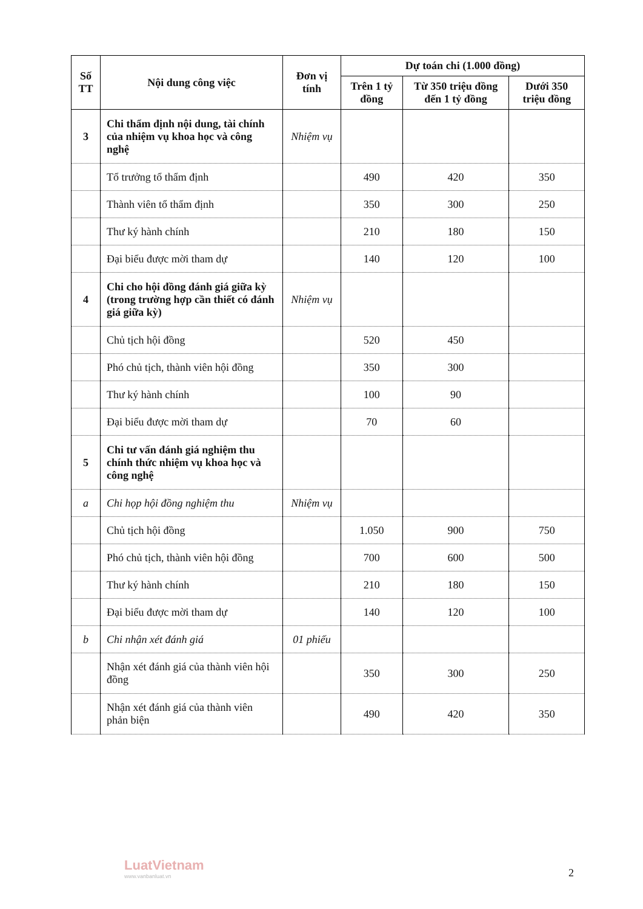| Số TT | Nội dung công việc | Đơn vị tính | Dự toán chi (1.000 đồng) | | |
| --- | --- | --- | --- | --- | --- |
| | | | Trên 1 tỷ đồng | Từ 350 triệu đồng đến 1 tỷ đồng | Dưới 350 triệu đồng |
| 3 | Chi thẩm định nội dung, tài chính của nhiệm vụ khoa học và công nghệ | Nhiệm vụ | | | |
| | Tổ trưởng tổ thẩm định | | 490 | 420 | 350 |
| | Thành viên tổ thẩm định | | 350 | 300 | 250 |
| | Thư ký hành chính | | 210 | 180 | 150 |
| | Đại biểu được mời tham dự | | 140 | 120 | 100 |
| 4 | Chi cho hội đồng đánh giá giữa kỳ (trong trường hợp cần thiết có đánh giá giữa kỳ) | Nhiệm vụ | | | |
| | Chủ tịch hội đồng | | 520 | 450 | |
| | Phó chủ tịch, thành viên hội đồng | | 350 | 300 | |
| | Thư ký hành chính | | 100 | 90 | |
| | Đại biểu được mời tham dự | | 70 | 60 | |
| 5 | Chi tư vấn đánh giá nghiệm thu chính thức nhiệm vụ khoa học và công nghệ | | | | |
| a | Chi họp hội đồng nghiệm thu | Nhiệm vụ | | | |
| | Chủ tịch hội đồng | | 1.050 | 900 | 750 |
| | Phó chủ tịch, thành viên hội đồng | | 700 | 600 | 500 |
| | Thư ký hành chính | | 210 | 180 | 150 |
| | Đại biểu được mời tham dự | | 140 | 120 | 100 |
| b | Chi nhận xét đánh giá | 01 phiếu | | | |
| | Nhận xét đánh giá của thành viên hội đồng | | 350 | 300 | 250 |
| | Nhận xét đánh giá của thành viên phản biện | | 490 | 420 | 350 |
LuatVietnam
www.vanbanluat.vn
2